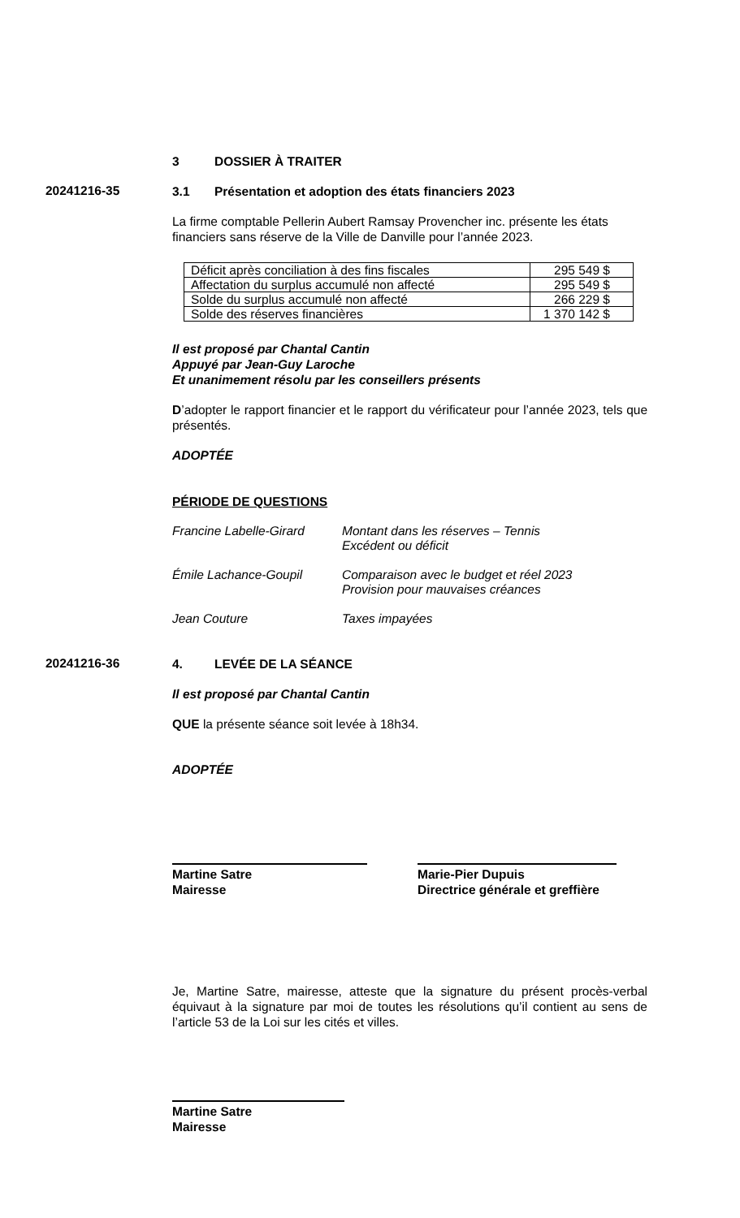3 DOSSIER À TRAITER
20241216-35
3.1 Présentation et adoption des états financiers 2023
La firme comptable Pellerin Aubert Ramsay Provencher inc. présente les états financiers sans réserve de la Ville de Danville pour l’année 2023.
| Déficit après conciliation à des fins fiscales | 295 549 $ |
| Affectation du surplus accumulé non affecté | 295 549 $ |
| Solde du surplus accumulé non affecté | 266 229 $ |
| Solde des réserves financières | 1 370 142 $ |
Il est proposé par Chantal Cantin
Appuyé par Jean-Guy Laroche
Et unanimement résolu par les conseillers présents
D’adopter le rapport financier et le rapport du vérificateur pour l’année 2023, tels que présentés.
ADOPTÉE
PÉRIODE DE QUESTIONS
Francine Labelle-Girard
Montant dans les réserves – Tennis
Excédent ou déficit
Émile Lachance-Goupil Comparaison avec le budget et réel 2023
Provision pour mauvaises créances
Jean Couture Taxes impayées
20241216-36
4. LEVÉE DE LA SÉANCE
Il est proposé par Chantal Cantin
QUE la présente séance soit levée à 18h34.
ADOPTÉE
Martine Satre
Mairesse
Marie-Pier Dupuis
Directrice générale et greffière
Je, Martine Satre, mairesse, atteste que la signature du présent procès-verbal équivaut à la signature par moi de toutes les résolutions qu’il contient au sens de l’article 53 de la Loi sur les cités et villes.
Martine Satre
Mairesse